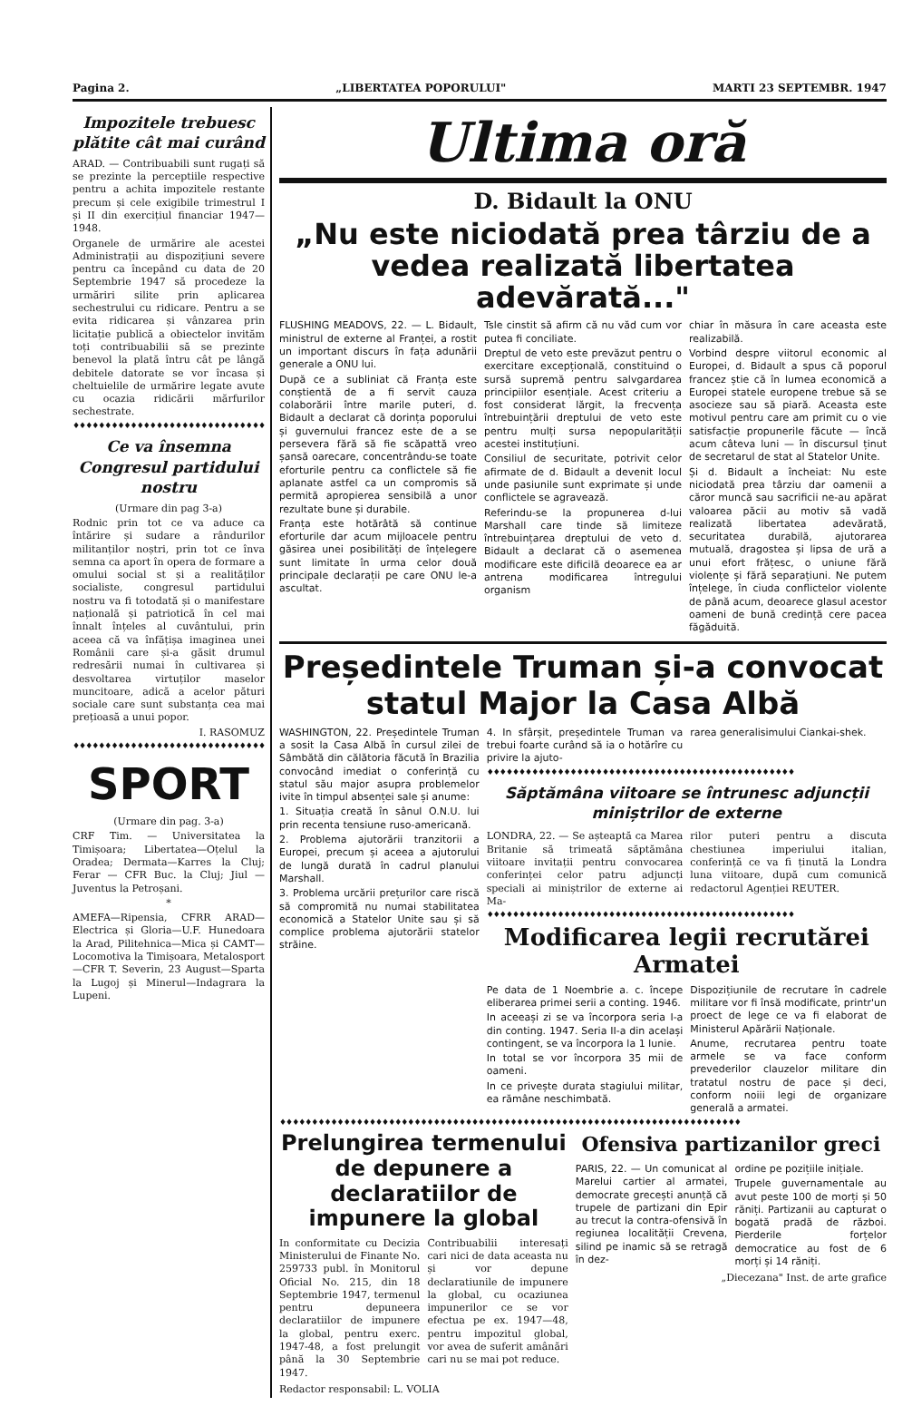Pagina 2. „LIBERTATEA POPORULUI" MARTI 23 SEPTEMBR. 1947
Impozitele trebuesc plătite cât mai curând
ARAD. — Contribuabili sunt rugați să se prezinte la perceptiile respective pentru a achita impozitele restante precum și cele exigibile trimestrul I și II din exercițiul financiar 1947—1948.
Organele de urmărire ale acestei Administrații au dispozițiuni severe pentru ca începând cu data de 20 Septembrie 1947 să procedeze la urmăriri silite prin aplicarea sechestrului cu ridicare. Pentru a se evita ridicarea și vânzarea prin licitație publică a obiectelor invităm toți contribuabilii să se prezinte benevol la plată întru cât pe lângă debitele datorate se vor încasa și cheltuielile de urmărire legate avute cu ocazia ridicării mărfurilor sechestrate.
♦♦♦♦♦♦♦♦♦♦♦♦♦♦♦♦♦♦♦♦♦♦♦♦♦♦♦♦♦♦
Ce va însemna Congresul partidului nostru
(Urmare din pag 3-a)
Rodnic prin tot ce va aduce ca întărire și sudare a rândurilor militanților noștri, prin tot ce înva semna ca aport în opera de formare a omului social st și a realităților socialiste, congresul partidului nostru va fi totodată și o manifestare națională și patriotică în cel mai înnalt înțeles al cuvântului, prin aceea că va înfățișa imaginea unei Românii care și-a găsit drumul redresării numai în cultivarea și desvoltarea virtuților maselor muncitoare, adică a acelor pături sociale care sunt substanța cea mai prețioasă a unui popor.
I. RASOMUZ
♦♦♦♦♦♦♦♦♦♦♦♦♦♦♦♦♦♦♦♦♦♦♦♦♦♦♦♦♦♦
SPORT
(Urmare din pag. 3-a)
CRF Tim. — Universitatea la Timișoara; Libertatea—Oțelul la Oradea; Dermata—Karres la Cluj; Ferar — CFR Buc. la Cluj; Jiul — Juventus la Petroșani.
*
AMEFA—Ripensia, CFRR ARAD—Electrica și Gloria—U.F. Hunedoara la Arad, Pilitehnica—Mica și CAMT—Locomotiva la Timișoara, Metalosport—CFR T. Severin, 23 August—Sparta la Lugoj și Minerul—Indagrara la Lupeni.
Ultima oră
D. Bidault la ONU
„Nu este niciodată prea târziu de a vedea realizată libertatea adevărată..."
FLUSHING MEADOVS, 22. — L. Bidault, ministrul de externe al Franței, a rostit un important discurs în fața adunării generale a ONU lui.
După ce a subliniat că Franța este conștientă de a fi servit cauza colaborării între marile puteri, d. Bidault a declarat că dorința poporului și guvernului francez este de a se persevera fără să fie scăpattă vreo șansă oarecare, concentrându-se toate eforturile pentru ca conflictele să fie aplanate astfel ca un compromis să permită apropierea sensibilă a unor rezultate bune și durabile.
Franța este hotărâtă să continue eforturile dar acum mijloacele pentru găsirea unei posibilități de înțelegere sunt limitate în urma celor două principale declarații pe care ONU le-a ascultat.
Tsle cinstit să afirm că nu văd cum vor putea fi conciliate.
Dreptul de veto este prevăzut pentru o exercitare excepțională, constituind o sursă supremă pentru salvgardarea principiilor esențiale. Acest criteriu a fost considerat lărgit, la frecvența întrebuințării dreptului de veto este pentru mulți sursa nepopularității acestei instituțiuni.
Consiliul de securitate, potrivit celor afirmate de d. Bidault a devenit locul unde pasiunile sunt exprimate și unde conflictele se agravează.
Referindu-se la propunerea d-lui Marshall care tinde să limiteze întrebuințarea dreptului de veto d. Bidault a declarat că o asemenea modificare este dificilă deoarece ea ar antrena modificarea întregului organism
chiar în măsura în care aceasta este realizabilă.
Vorbind despre viitorul economic al Europei, d. Bidault a spus că poporul francez știe că în lumea economică a Europei statele europene trebue să se asocieze sau să piară. Aceasta este motivul pentru care am primit cu o vie satisfacție propunerile făcute — încă acum câteva luni — în discursul ținut de secretarul de stat al Statelor Unite.
Și d. Bidault a încheiat: Nu este niciodată prea târziu dar oamenii a căror muncă sau sacrificii ne-au apărat valoarea păcii au motiv să vadă realizată libertatea adevărată, securitatea durabilă, ajutorarea mutuală, dragostea și lipsa de ură a unui efort frățesc, o uniune fără violențe și fără separațiuni. Ne putem înțelege, în ciuda conflictelor violente de până acum, deoarece glasul acestor oameni de bună credință cere pacea făgăduită.
Președintele Truman și-a convocat statul Major la Casa Albă
WASHINGTON, 22. Președintele Truman a sosit la Casa Albă în cursul zilei de Sâmbătă din călătoria făcută în Brazilia convocând imediat o conferință cu statul său major asupra problemelor ivite în timpul absenței sale și anume:
1. Situația creată în sânul O.N.U. lui prin recenta tensiune ruso-americană.
2. Problema ajutorării tranzitorii a Europei, precum și aceea a ajutorului de lungă durată în cadrul planului Marshall.
3. Problema urcării prețurilor care riscă să compromită nu numai stabilitatea economică a Statelor Unite sau și să complice problema ajutorării statelor străine.
4. In sfârșit, președintele Truman va trebui foarte curând să ia o hotărîre cu privire la ajuto-
rarea generalisimului Ciankai-shek.
♦♦♦♦♦♦♦♦♦♦♦♦♦♦♦♦♦♦♦♦♦♦♦♦♦♦♦♦♦♦♦♦♦♦♦♦♦♦♦♦♦♦♦♦♦♦♦♦
Săptămâna viitoare se întrunesc adjuncții miniștrilor de externe
LONDRA, 22. — Se așteaptă ca Marea Britanie să trimeată săptămâna viitoare invitații pentru convocarea conferinței celor patru adjuncți speciali ai miniștrilor de externe ai Ma-
rilor puteri pentru a discuta chestiunea imperiului italian, conferință ce va fi ținută la Londra luna viitoare, după cum comunică redactorul Agenției REUTER.
♦♦♦♦♦♦♦♦♦♦♦♦♦♦♦♦♦♦♦♦♦♦♦♦♦♦♦♦♦♦♦♦♦♦♦♦♦♦♦♦♦♦♦♦♦♦♦♦
Modificarea legii recrutărei Armatei
Pe data de 1 Noembrie a. c. începe eliberarea primei serii a conting. 1946.
In aceeași zi se va încorpora seria I-a din conting. 1947. Seria II-a din același contingent, se va încorpora la 1 Iunie.
In total se vor încorpora 35 mii de oameni.
In ce privește durata stagiului militar, ea rămâne neschimbată.
Dispozițiunile de recrutare în cadrele militare vor fi însă modificate, printr'un proect de lege ce va fi elaborat de Ministerul Apărării Naționale.
Anume, recrutarea pentru toate armele se va face conform prevederilor clauzelor militare din tratatul nostru de pace și deci, conform noiii legi de organizare generală a armatei.
♦♦♦♦♦♦♦♦♦♦♦♦♦♦♦♦♦♦♦♦♦♦♦♦♦♦♦♦♦♦♦♦♦♦♦♦♦♦♦♦♦♦♦♦♦♦♦♦♦♦♦♦♦♦♦♦♦♦♦♦♦♦♦♦♦♦♦♦♦♦♦♦
Prelungirea termenului de depunere a declaratiilor de impunere la global
In conformitate cu Decizia Ministerului de Finante No. 259733 publ. în Monitorul Oficial No. 215, din 18 Septembrie 1947, termenul pentru depuneera declaratiilor de impunere la global, pentru exerc. 1947-48, a fost prelungit până la 30 Septembrie 1947.
Contribuabilii interesați cari nici de data aceasta nu și vor depune declaratiunile de impunere la global, cu ocaziunea impunerilor ce se vor efectua pe ex. 1947—48, pentru impozitul global, vor avea de suferit amânări cari nu se mai pot reduce.
Redactor responsabil: L. VOLIA
Ofensiva partizanilor greci
PARIS, 22. — Un comunicat al Marelui cartier al armatei, democrate grecești anunță că trupele de partizani din Epir au trecut la contra-ofensivă în regiunea localității Crevena, silind pe inamic să se retragă în dez-
ordine pe pozițiile inițiale.
Trupele guvernamentale au avut peste 100 de morți și 50 răniți. Partizanii au capturat o bogată pradă de război. Pierderile forțelor democratice au fost de 6 morți și 14 răniți.
„Diecezana" Inst. de arte grafice